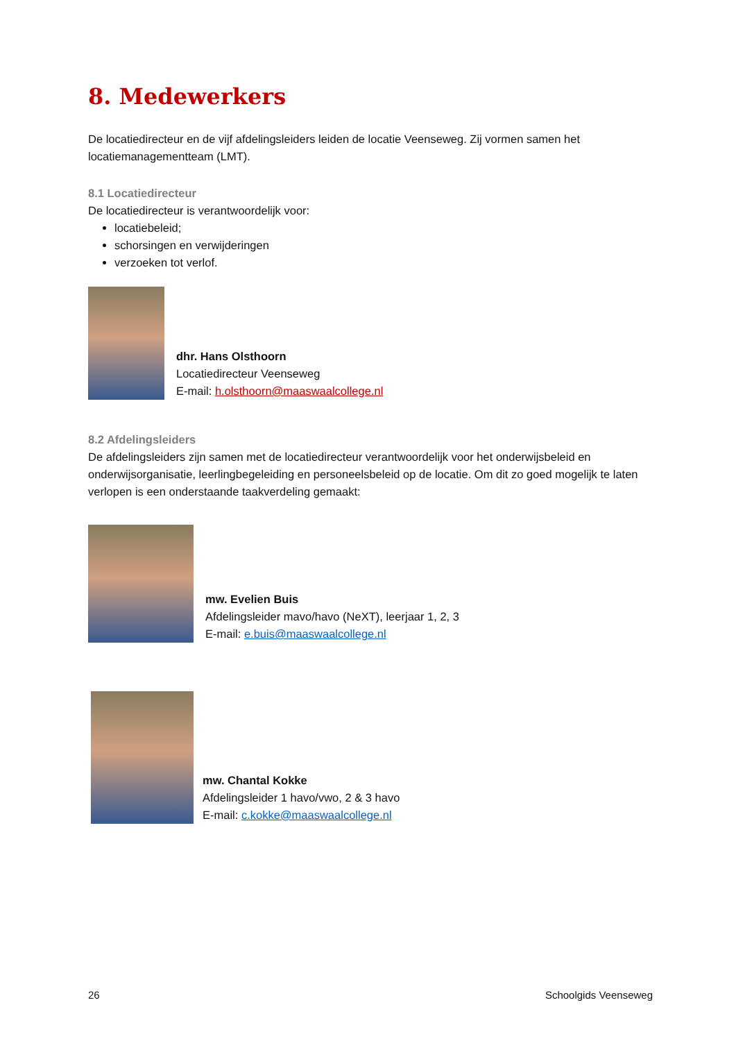8. Medewerkers
De locatiedirecteur en de vijf afdelingsleiders leiden de locatie Veenseweg. Zij vormen samen het locatiemanagementteam (LMT).
8.1 Locatiedirecteur
De locatiedirecteur is verantwoordelijk voor:
locatiebeleid;
schorsingen en verwijderingen
verzoeken tot verlof.
dhr. Hans Olsthoorn
Locatiedirecteur Veenseweg
E-mail: h.olsthoorn@maaswaalcollege.nl
8.2 Afdelingsleiders
De afdelingsleiders zijn samen met de locatiedirecteur verantwoordelijk voor het onderwijsbeleid en onderwijsorganisatie, leerlingbegeleiding en personeelsbeleid op de locatie. Om dit zo goed mogelijk te laten verlopen is een onderstaande taakverdeling gemaakt:
mw. Evelien Buis
Afdelingsleider mavo/havo (NeXT), leerjaar 1, 2, 3
E-mail: e.buis@maaswaalcollege.nl
mw. Chantal Kokke
Afdelingsleider 1 havo/vwo, 2 & 3 havo
E-mail: c.kokke@maaswaalcollege.nl
26 Schoolgids Veenseweg